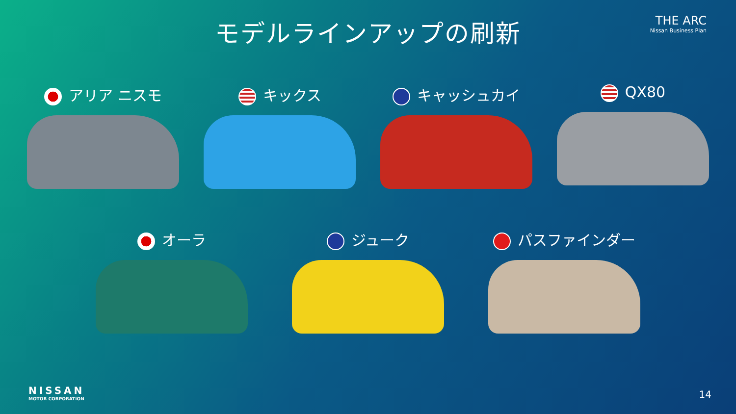モデルラインアップの刷新
THE ARC
Nissan Business Plan
アリア ニスモ キックス キャッシュカイ QX80
オーラ ジューク パスファインダー
NISSAN
MOTOR CORPORATION
14